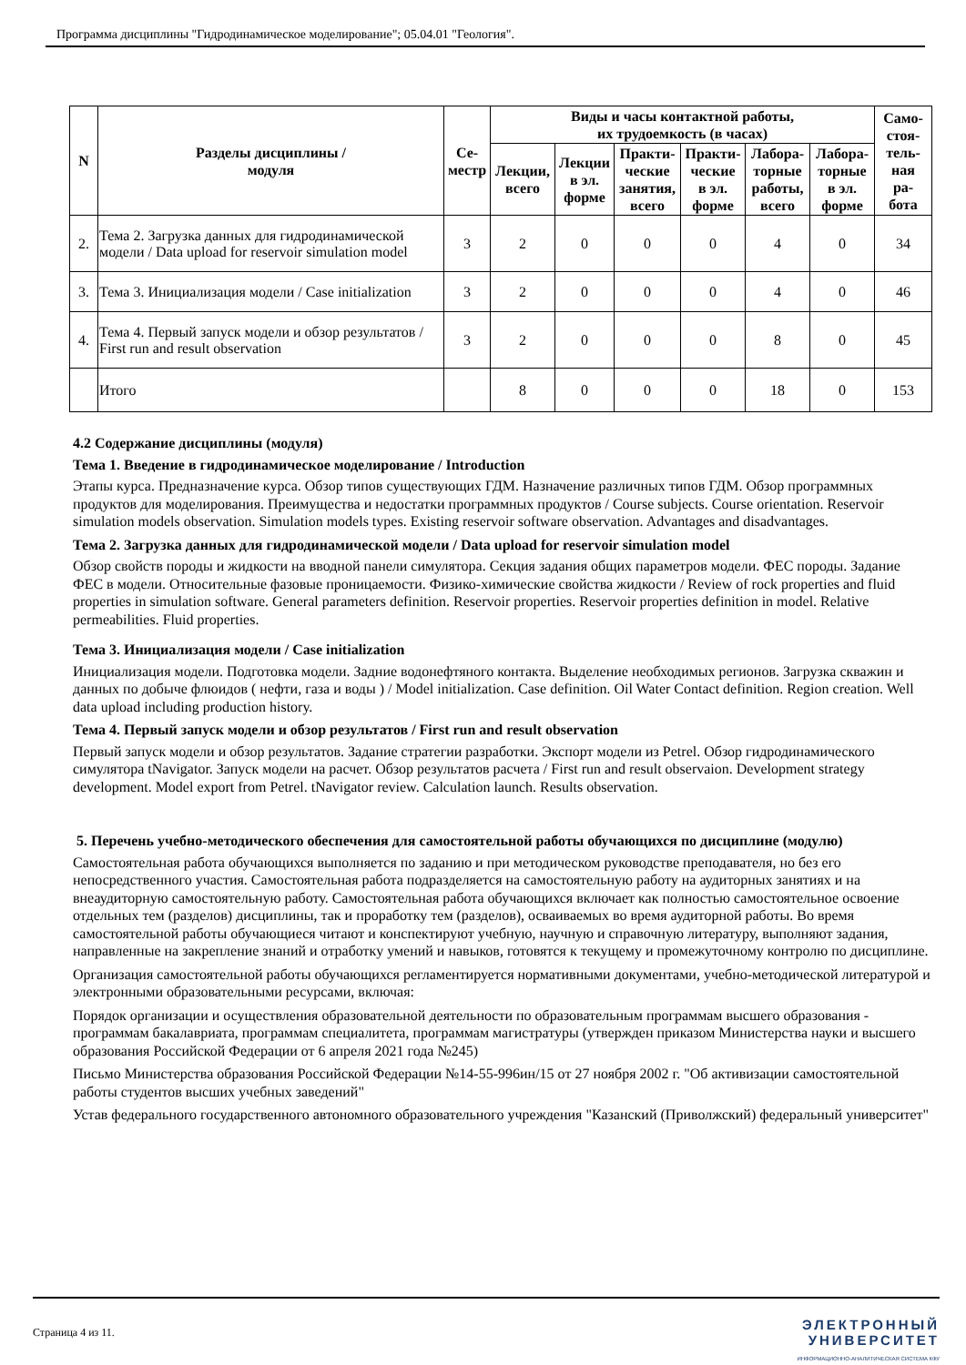Программа дисциплины "Гидродинамическое моделирование"; 05.04.01 "Геология".
| N | Разделы дисциплины / модуля | Се- местр | Виды и часы контактной работы, их трудоемкость (в часах) | | | | | | Само- стоя- тель- ная ра- бота |
| --- | --- | --- | --- | --- | --- | --- | --- | --- | --- |
| | | | Лекции, всего | Лекции в эл. форме | Практи- ческие занятия, всего | Практи- ческие в эл. форме | Лабора- торные работы, всего | Лабора- торные в эл. форме | |
| 2. | Тема 2. Загрузка данных для гидродинамической модели / Data upload for reservoir simulation model | 3 | 2 | 0 | 0 | 0 | 4 | 0 | 34 |
| 3. | Тема 3. Инициализация модели / Case initialization | 3 | 2 | 0 | 0 | 0 | 4 | 0 | 46 |
| 4. | Тема 4. Первый запуск модели и обзор результатов / First run and result observation | 3 | 2 | 0 | 0 | 0 | 8 | 0 | 45 |
| | Итого | | 8 | 0 | 0 | 0 | 18 | 0 | 153 |
4.2 Содержание дисциплины (модуля)
Тема 1. Введение в гидродинамическое моделирование / Introduction
Этапы курса. Предназначение курса. Обзор типов существующих ГДМ. Назначение различных типов ГДМ. Обзор программных продуктов для моделирования. Преимущества и недостатки программных продуктов / Course subjects. Course orientation. Reservoir simulation models observation. Simulation models types. Existing reservoir software observation. Advantages and disadvantages.
Тема 2. Загрузка данных для гидродинамической модели / Data upload for reservoir simulation model
Обзор свойств породы и жидкости на вводной панели симулятора. Секция задания общих параметров модели. ФЕС породы. Задание ФЕС в модели. Относительные фазовые проницаемости. Физико-химические свойства жидкости / Review of rock properties and fluid properties in simulation software. General parameters definition. Reservoir properties. Reservoir properties definition in model. Relative permeabilities. Fluid properties.
Тема 3. Инициализация модели / Case initialization
Инициализация модели. Подготовка модели. Задние водонефтяного контакта. Выделение необходимых регионов. Загрузка скважин и данных по добыче флюидов ( нефти, газа и воды ) / Model initialization. Case definition. Oil Water Contact definition. Region creation. Well data upload including production history.
Тема 4. Первый запуск модели и обзор результатов / First run and result observation
Первый запуск модели и обзор результатов. Задание стратегии разработки. Экспорт модели из Petrel. Обзор гидродинамического симулятора tNavigator. Запуск модели на расчет. Обзор результатов расчета / First run and result observaion. Development strategy development. Model export from Petrel. tNavigator review. Calculation launch. Results observation.
5. Перечень учебно-методического обеспечения для самостоятельной работы обучающихся по дисциплине (модулю)
Самостоятельная работа обучающихся выполняется по заданию и при методическом руководстве преподавателя, но без его непосредственного участия. Самостоятельная работа подразделяется на самостоятельную работу на аудиторных занятиях и на внеаудиторную самостоятельную работу. Самостоятельная работа обучающихся включает как полностью самостоятельное освоение отдельных тем (разделов) дисциплины, так и проработку тем (разделов), осваиваемых во время аудиторной работы. Во время самостоятельной работы обучающиеся читают и конспектируют учебную, научную и справочную литературу, выполняют задания, направленные на закрепление знаний и отработку умений и навыков, готовятся к текущему и промежуточному контролю по дисциплине.
Организация самостоятельной работы обучающихся регламентируется нормативными документами, учебно-методической литературой и электронными образовательными ресурсами, включая:
Порядок организации и осуществления образовательной деятельности по образовательным программам высшего образования - программам бакалавриата, программам специалитета, программам магистратуры (утвержден приказом Министерства науки и высшего образования Российской Федерации от 6 апреля 2021 года №245)
Письмо Министерства образования Российской Федерации №14-55-996ин/15 от 27 ноября 2002 г. "Об активизации самостоятельной работы студентов высших учебных заведений"
Устав федерального государственного автономного образовательного учреждения "Казанский (Приволжский) федеральный университет"
Страница 4 из 11.
ЭЛЕКТРОННЫЙ
УНИВЕРСИТЕТ
ИНФОРМАЦИОННО-АНАЛИТИЧЕСКАЯ СИСТЕМА КФУ